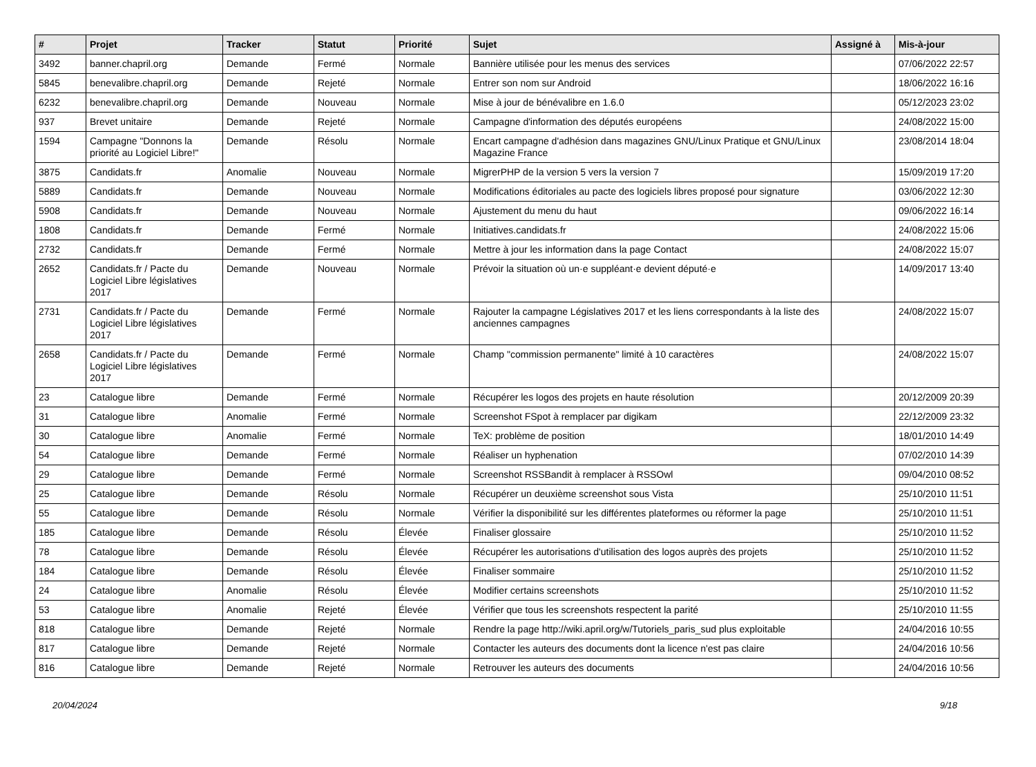| # | Projet | Tracker | Statut | Priorité | Sujet | Assigné à | Mis-à-jour |
| --- | --- | --- | --- | --- | --- | --- | --- |
| 3492 | banner.chapril.org | Demande | Fermé | Normale | Bannière utilisée pour les menus des services | | 07/06/2022 22:57 |
| 5845 | benevalibre.chapril.org | Demande | Rejeté | Normale | Entrer son nom sur Android | | 18/06/2022 16:16 |
| 6232 | benevalibre.chapril.org | Demande | Nouveau | Normale | Mise à jour de bénévalibre en 1.6.0 | | 05/12/2023 23:02 |
| 937 | Brevet unitaire | Demande | Rejeté | Normale | Campagne d'information des députés européens | | 24/08/2022 15:00 |
| 1594 | Campagne "Donnons la priorité au Logiciel Libre!" | Demande | Résolu | Normale | Encart campagne d'adhésion dans magazines GNU/Linux Pratique et GNU/Linux Magazine France | | 23/08/2014 18:04 |
| 3875 | Candidats.fr | Anomalie | Nouveau | Normale | MigrerPHP de la version 5 vers la version 7 | | 15/09/2019 17:20 |
| 5889 | Candidats.fr | Demande | Nouveau | Normale | Modifications éditoriales au pacte des logiciels libres proposé pour signature | | 03/06/2022 12:30 |
| 5908 | Candidats.fr | Demande | Nouveau | Normale | Ajustement du menu du haut | | 09/06/2022 16:14 |
| 1808 | Candidats.fr | Demande | Fermé | Normale | Initiatives.candidats.fr | | 24/08/2022 15:06 |
| 2732 | Candidats.fr | Demande | Fermé | Normale | Mettre à jour les information dans la page Contact | | 24/08/2022 15:07 |
| 2652 | Candidats.fr / Pacte du Logiciel Libre législatives 2017 | Demande | Nouveau | Normale | Prévoir la situation où un·e suppléant·e devient député·e | | 14/09/2017 13:40 |
| 2731 | Candidats.fr / Pacte du Logiciel Libre législatives 2017 | Demande | Fermé | Normale | Rajouter la campagne Législatives 2017 et les liens correspondants à la liste des anciennes campagnes | | 24/08/2022 15:07 |
| 2658 | Candidats.fr / Pacte du Logiciel Libre législatives 2017 | Demande | Fermé | Normale | Champ "commission permanente" limité à 10 caractères | | 24/08/2022 15:07 |
| 23 | Catalogue libre | Demande | Fermé | Normale | Récupérer les logos des projets en haute résolution | | 20/12/2009 20:39 |
| 31 | Catalogue libre | Anomalie | Fermé | Normale | Screenshot FSpot à remplacer par digikam | | 22/12/2009 23:32 |
| 30 | Catalogue libre | Anomalie | Fermé | Normale | TeX: problème de position | | 18/01/2010 14:49 |
| 54 | Catalogue libre | Demande | Fermé | Normale | Réaliser un hyphenation | | 07/02/2010 14:39 |
| 29 | Catalogue libre | Demande | Fermé | Normale | Screenshot RSSBandit à remplacer à RSSOwl | | 09/04/2010 08:52 |
| 25 | Catalogue libre | Demande | Résolu | Normale | Récupérer un deuxième screenshot sous Vista | | 25/10/2010 11:51 |
| 55 | Catalogue libre | Demande | Résolu | Normale | Vérifier la disponibilité sur les différentes plateformes ou réformer la page | | 25/10/2010 11:51 |
| 185 | Catalogue libre | Demande | Résolu | Élevée | Finaliser glossaire | | 25/10/2010 11:52 |
| 78 | Catalogue libre | Demande | Résolu | Élevée | Récupérer les autorisations d'utilisation des logos auprès des projets | | 25/10/2010 11:52 |
| 184 | Catalogue libre | Demande | Résolu | Élevée | Finaliser sommaire | | 25/10/2010 11:52 |
| 24 | Catalogue libre | Anomalie | Résolu | Élevée | Modifier certains screenshots | | 25/10/2010 11:52 |
| 53 | Catalogue libre | Anomalie | Rejeté | Élevée | Vérifier que tous les screenshots respectent la parité | | 25/10/2010 11:55 |
| 818 | Catalogue libre | Demande | Rejeté | Normale | Rendre la page http://wiki.april.org/w/Tutoriels_paris_sud plus exploitable | | 24/04/2016 10:55 |
| 817 | Catalogue libre | Demande | Rejeté | Normale | Contacter les auteurs des documents dont la licence n'est pas claire | | 24/04/2016 10:56 |
| 816 | Catalogue libre | Demande | Rejeté | Normale | Retrouver les auteurs des documents | | 24/04/2016 10:56 |
20/04/2024 9/18